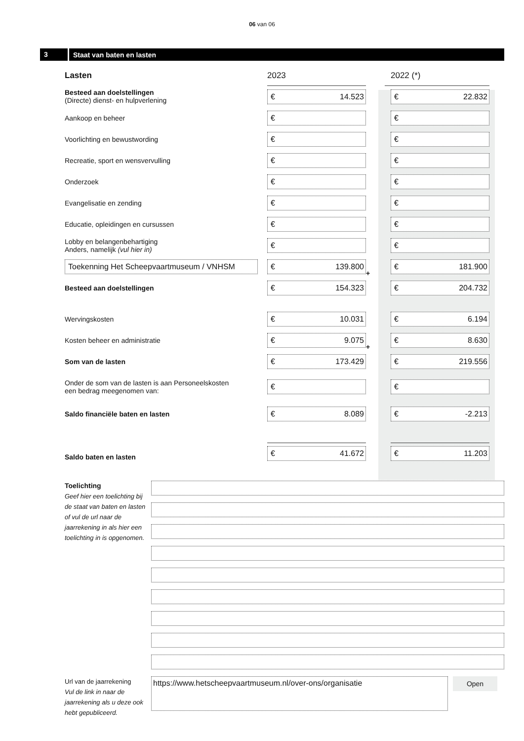06 van 06
3 Staat van baten en lasten
| Lasten | 2023 | | 2022 (*) |
| Besteed aan doelstellingen (Directe) dienst- en hulpverlening | € 14.523 | | € 22.832 |
| Aankoop en beheer | € | | € |
| Voorlichting en bewustwording | € | | € |
| Recreatie, sport en wensvervulling | € | | € |
| Onderzoek | € | | € |
| Evangelisatie en zending | € | | € |
| Educatie, opleidingen en cursussen | € | | € |
| Lobby en belangenbehartiging Anders, namelijk (vul hier in) | € | | € |
| Toekenning Het Scheepvaartmuseum / VNHSM | € 139.800 | + | € 181.900 |
| Besteed aan doelstellingen | € 154.323 | | € 204.732 |
| Wervingskosten | € 10.031 | | € 6.194 |
| Kosten beheer en administratie | € 9.075 | + | € 8.630 |
| Som van de lasten | € 173.429 | | € 219.556 |
| Onder de som van de lasten is aan Personeelskosten een bedrag meegenomen van: | € | | € |
| Saldo financiële baten en lasten | € 8.089 | | € -2.213 |
| Saldo baten en lasten | € 41.672 | | € 11.203 |
Toelichting
Geef hier een toelichting bij de staat van baten en lasten of vul de url naar de jaarrekening in als hier een toelichting in is opgenomen.
Url van de jaarrekening
Vul de link in naar de jaarrekening als u deze ook hebt gepubliceerd.
https://www.hetscheepvaartmuseum.nl/over-ons/organisatie
Open